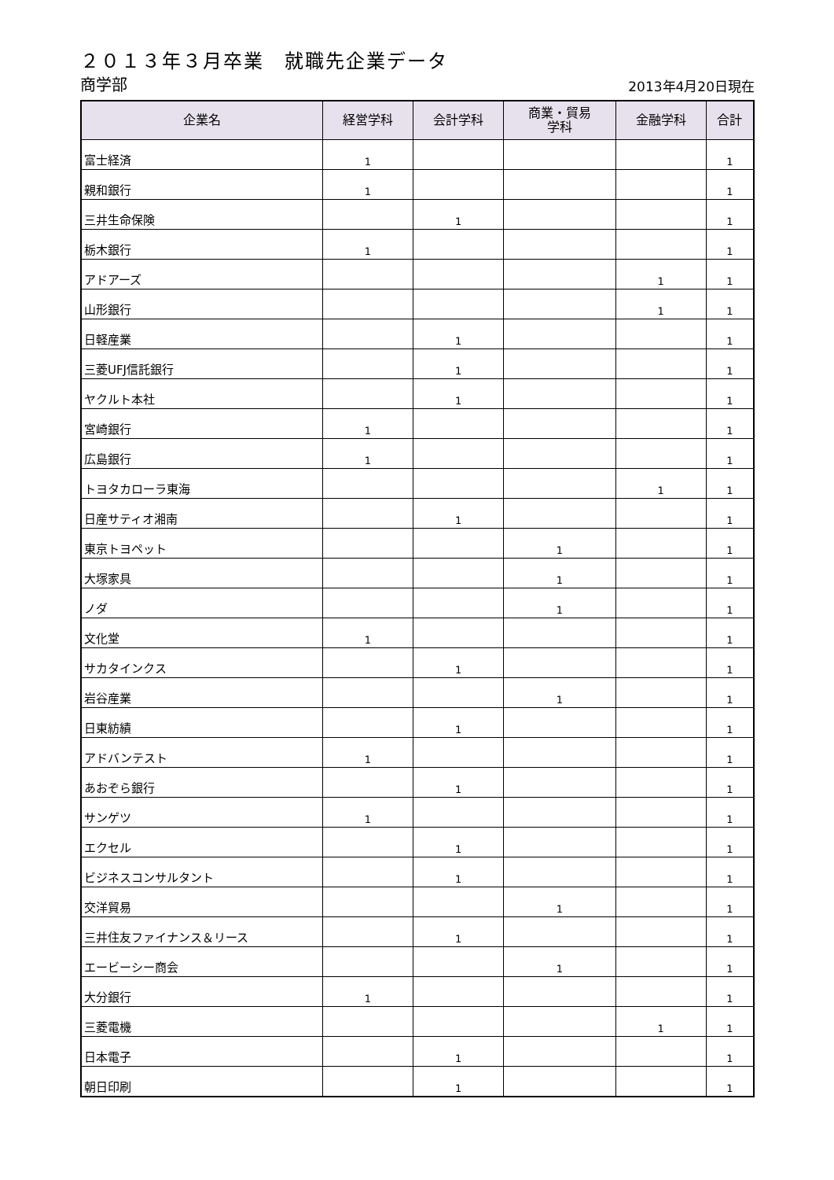２０１３年３月卒業　就職先企業データ
商学部 2013年4月20日現在
| 企業名 | 経営学科 | 会計学科 | 商業・貿易 学科 | 金融学科 | 合計 |
| --- | --- | --- | --- | --- | --- |
| 富士経済 | 1 | | | | 1 |
| 親和銀行 | 1 | | | | 1 |
| 三井生命保険 | | 1 | | | 1 |
| 栃木銀行 | 1 | | | | 1 |
| アドアーズ | | | | 1 | 1 |
| 山形銀行 | | | | 1 | 1 |
| 日軽産業 | | 1 | | | 1 |
| 三菱UFJ信託銀行 | | 1 | | | 1 |
| ヤクルト本社 | | 1 | | | 1 |
| 宮崎銀行 | 1 | | | | 1 |
| 広島銀行 | 1 | | | | 1 |
| トヨタカローラ東海 | | | | 1 | 1 |
| 日産サティオ湘南 | | 1 | | | 1 |
| 東京トヨペット | | | 1 | | 1 |
| 大塚家具 | | | 1 | | 1 |
| ノダ | | | 1 | | 1 |
| 文化堂 | 1 | | | | 1 |
| サカタインクス | | 1 | | | 1 |
| 岩谷産業 | | | 1 | | 1 |
| 日東紡績 | | 1 | | | 1 |
| アドバンテスト | 1 | | | | 1 |
| あおぞら銀行 | | 1 | | | 1 |
| サンゲツ | 1 | | | | 1 |
| エクセル | | 1 | | | 1 |
| ビジネスコンサルタント | | 1 | | | 1 |
| 交洋貿易 | | | 1 | | 1 |
| 三井住友ファイナンス＆リース | | 1 | | | 1 |
| エービーシー商会 | | | 1 | | 1 |
| 大分銀行 | 1 | | | | 1 |
| 三菱電機 | | | | 1 | 1 |
| 日本電子 | | 1 | | | 1 |
| 朝日印刷 | | 1 | | | 1 |